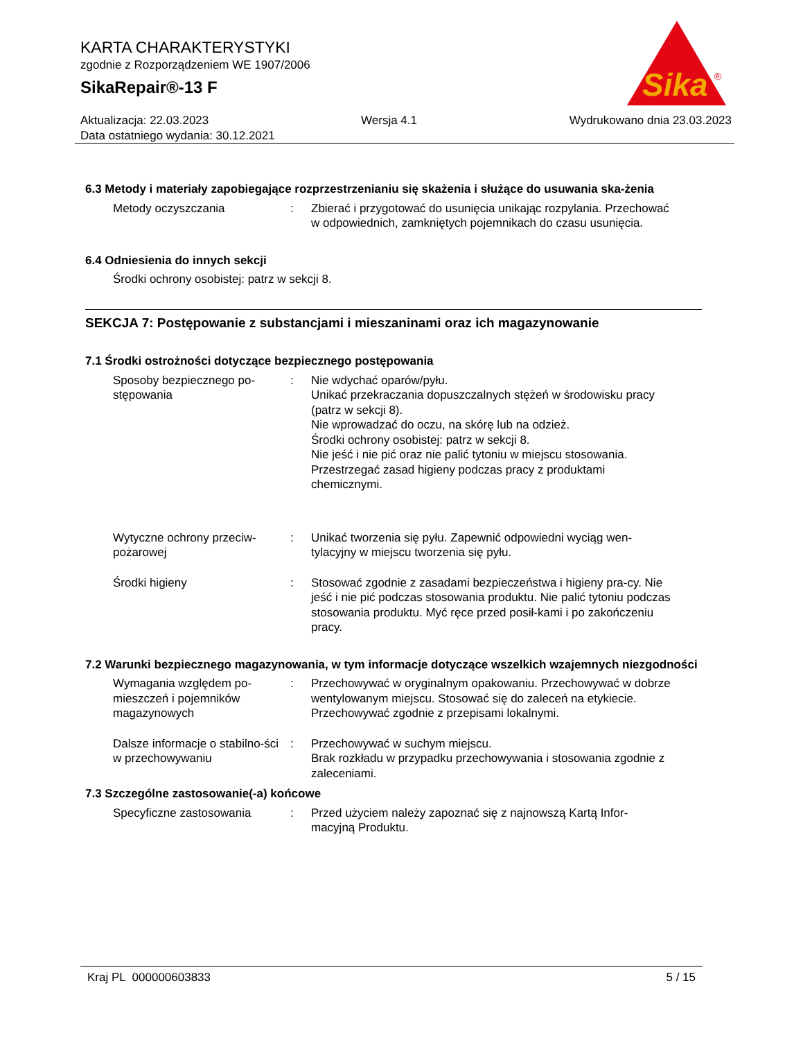KARTA CHARAKTERYSTYKI
zgodnie z Rozporządzeniem WE 1907/2006
SikaRepair®-13 F
Sika
®
Aktualizacja: 22.03.2023 Wersja 4.1 Wydrukowano dnia 23.03.2023
Data ostatniego wydania: 30.12.2021
6.3 Metody i materiały zapobiegające rozprzestrzenianiu się skażenia i służące do usuwania ska-żenia
Metody oczyszczania : Zbierać i przygotować do usunięcia unikając rozpylania. Przechować w odpowiednich, zamkniętych pojemnikach do czasu usunięcia.
6.4 Odniesienia do innych sekcji
Środki ochrony osobistej: patrz w sekcji 8.
SEKCJA 7: Postępowanie z substancjami i mieszaninami oraz ich magazynowanie
7.1 Środki ostrożności dotyczące bezpiecznego postępowania
Sposoby bezpiecznego po-stępowania
: Nie wdychać oparów/pyłu.
Unikać przekraczania dopuszczalnych stężeń w środowisku pracy (patrz w sekcji 8).
Nie wprowadzać do oczu, na skórę lub na odzież.
Środki ochrony osobistej: patrz w sekcji 8.
Nie jeść i nie pić oraz nie palić tytoniu w miejscu stosowania.
Przestrzegać zasad higieny podczas pracy z produktami chemicznymi.
Wytyczne ochrony przeciw-pożarowej
: Unikać tworzenia się pyłu. Zapewnić odpowiedni wyciąg wen-tylacyjny w miejscu tworzenia się pyłu.
Środki higieny : Stosować zgodnie z zasadami bezpieczeństwa i higieny pra-cy. Nie jeść i nie pić podczas stosowania produktu. Nie palić tytoniu podczas stosowania produktu. Myć ręce przed posił-kami i po zakończeniu pracy.
7.2 Warunki bezpiecznego magazynowania, w tym informacje dotyczące wszelkich wzajemnych niezgodności
Wymagania względem po-mieszczeń i pojemników magazynowych
: Przechowywać w oryginalnym opakowaniu. Przechowywać w dobrze wentylowanym miejscu. Stosować się do zaleceń na etykiecie. Przechowywać zgodnie z przepisami lokalnymi.
Dalsze informacje o stabilno-ści w przechowywaniu
: Przechowywać w suchym miejscu.
Brak rozkładu w przypadku przechowywania i stosowania zgodnie z zaleceniami.
7.3 Szczególne zastosowanie(-a) końcowe
Specyficzne zastosowania : Przed użyciem należy zapoznać się z najnowszą Kartą Infor-macyjną Produktu.
Kraj PL 000000603833 5 / 15